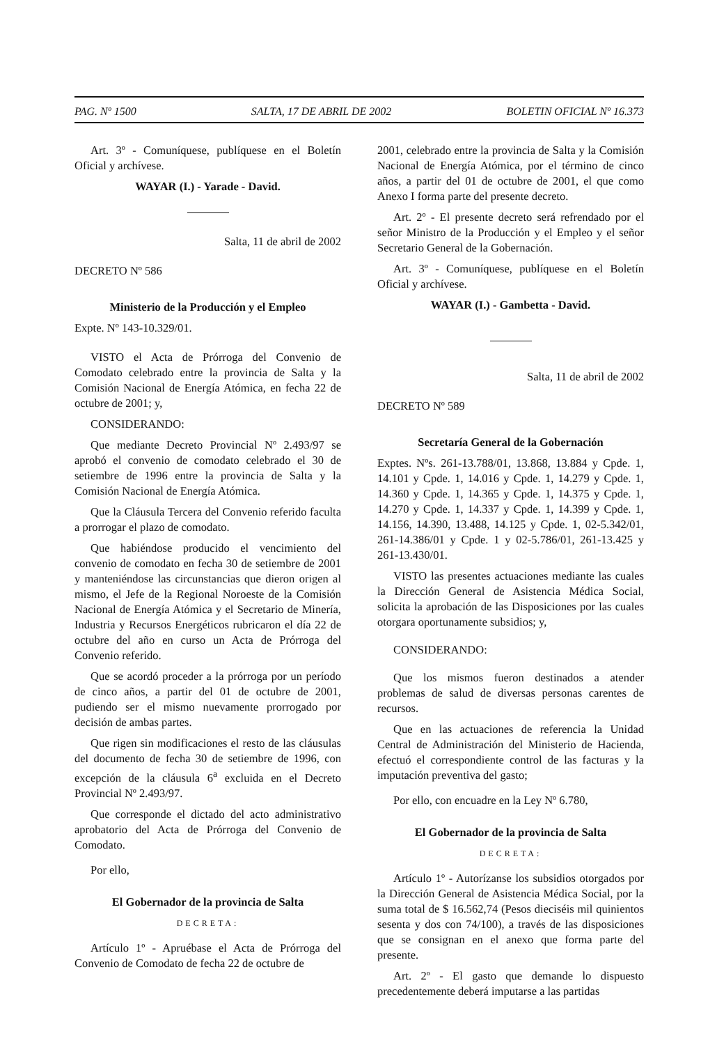PAG. Nº 1500 SALTA, 17 DE ABRIL DE 2002 BOLETIN OFICIAL Nº 16.373
Art. 3º - Comuníquese, publíquese en el Boletín Oficial y archívese.
WAYAR (I.) - Yarade - David.
Salta, 11 de abril de 2002
DECRETO Nº 586
Ministerio de la Producción y el Empleo
Expte. Nº 143-10.329/01.
VISTO el Acta de Prórroga del Convenio de Comodato celebrado entre la provincia de Salta y la Comisión Nacional de Energía Atómica, en fecha 22 de octubre de 2001; y,
CONSIDERANDO:
Que mediante Decreto Provincial Nº 2.493/97 se aprobó el convenio de comodato celebrado el 30 de setiembre de 1996 entre la provincia de Salta y la Comisión Nacional de Energía Atómica.
Que la Cláusula Tercera del Convenio referido faculta a prorrogar el plazo de comodato.
Que habiéndose producido el vencimiento del convenio de comodato en fecha 30 de setiembre de 2001 y manteniéndose las circunstancias que dieron origen al mismo, el Jefe de la Regional Noroeste de la Comisión Nacional de Energía Atómica y el Secretario de Minería, Industria y Recursos Energéticos rubricaron el día 22 de octubre del año en curso un Acta de Prórroga del Convenio referido.
Que se acordó proceder a la prórroga por un período de cinco años, a partir del 01 de octubre de 2001, pudiendo ser el mismo nuevamente prorrogado por decisión de ambas partes.
Que rigen sin modificaciones el resto de las cláusulas del documento de fecha 30 de setiembre de 1996, con excepción de la cláusula 6<sup>a</sup> excluida en el Decreto Provincial Nº 2.493/97.
Que corresponde el dictado del acto administrativo aprobatorio del Acta de Prórroga del Convenio de Comodato.
Por ello,
El Gobernador de la provincia de Salta
DECRETA:
Artículo 1º - Apruébase el Acta de Prórroga del Convenio de Comodato de fecha 22 de octubre de
2001, celebrado entre la provincia de Salta y la Comisión Nacional de Energía Atómica, por el término de cinco años, a partir del 01 de octubre de 2001, el que como Anexo I forma parte del presente decreto.
Art. 2º - El presente decreto será refrendado por el señor Ministro de la Producción y el Empleo y el señor Secretario General de la Gobernación.
Art. 3º - Comuníquese, publíquese en el Boletín Oficial y archívese.
WAYAR (I.) - Gambetta - David.
Salta, 11 de abril de 2002
DECRETO Nº 589
Secretaría General de la Gobernación
Exptes. Nºs. 261-13.788/01, 13.868, 13.884 y Cpde. 1, 14.101 y Cpde. 1, 14.016 y Cpde. 1, 14.279 y Cpde. 1, 14.360 y Cpde. 1, 14.365 y Cpde. 1, 14.375 y Cpde. 1, 14.270 y Cpde. 1, 14.337 y Cpde. 1, 14.399 y Cpde. 1, 14.156, 14.390, 13.488, 14.125 y Cpde. 1, 02-5.342/01, 261-14.386/01 y Cpde. 1 y 02-5.786/01, 261-13.425 y 261-13.430/01.
VISTO las presentes actuaciones mediante las cuales la Dirección General de Asistencia Médica Social, solicita la aprobación de las Disposiciones por las cuales otorgara oportunamente subsidios; y,
CONSIDERANDO:
Que los mismos fueron destinados a atender problemas de salud de diversas personas carentes de recursos.
Que en las actuaciones de referencia la Unidad Central de Administración del Ministerio de Hacienda, efectuó el correspondiente control de las facturas y la imputación preventiva del gasto;
Por ello, con encuadre en la Ley Nº 6.780,
El Gobernador de la provincia de Salta
DECRETA:
Artículo 1º - Autorízanse los subsidios otorgados por la Dirección General de Asistencia Médica Social, por la suma total de $ 16.562,74 (Pesos dieciséis mil quinientos sesenta y dos con 74/100), a través de las disposiciones que se consignan en el anexo que forma parte del presente.
Art. 2º - El gasto que demande lo dispuesto precedentemente deberá imputarse a las partidas